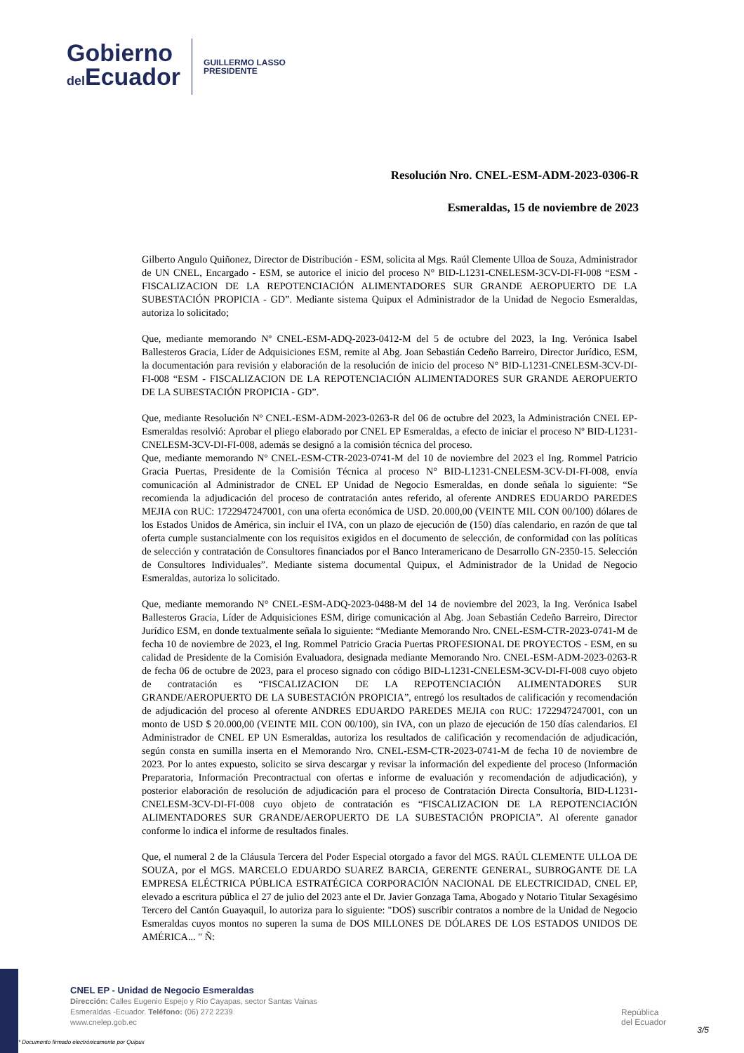Gobierno
del Ecuador
GUILLERMO LASSO
PRESIDENTE
Resolución Nro. CNEL-ESM-ADM-2023-0306-R
Esmeraldas, 15 de noviembre de 2023
Gilberto Angulo Quiñonez, Director de Distribución - ESM, solicita al Mgs. Raúl Clemente Ulloa de Souza, Administrador de UN CNEL, Encargado - ESM, se autorice el inicio del proceso N° BID-L1231-CNELESM-3CV-DI-FI-008 “ESM - FISCALIZACION DE LA REPOTENCIACIÓN ALIMENTADORES SUR GRANDE AEROPUERTO DE LA SUBESTACIÓN PROPICIA - GD”. Mediante sistema Quipux el Administrador de la Unidad de Negocio Esmeraldas, autoriza lo solicitado;
Que, mediante memorando Nº CNEL-ESM-ADQ-2023-0412-M del 5 de octubre del 2023, la Ing. Verónica Isabel Ballesteros Gracia, Líder de Adquisiciones ESM, remite al Abg. Joan Sebastián Cedeño Barreiro, Director Jurídico, ESM, la documentación para revisión y elaboración de la resolución de inicio del proceso N° BID-L1231-CNELESM-3CV-DI-FI-008 “ESM - FISCALIZACION DE LA REPOTENCIACIÓN ALIMENTADORES SUR GRANDE AEROPUERTO DE LA SUBESTACIÓN PROPICIA - GD”.
Que, mediante Resolución Nº CNEL-ESM-ADM-2023-0263-R del 06 de octubre del 2023, la Administración CNEL EP-Esmeraldas resolvió: Aprobar el pliego elaborado por CNEL EP Esmeraldas, a efecto de iniciar el proceso Nº BID-L1231-CNELESM-3CV-DI-FI-008, además se designó a la comisión técnica del proceso.
Que, mediante memorando Nº CNEL-ESM-CTR-2023-0741-M del 10 de noviembre del 2023 el Ing. Rommel Patricio Gracia Puertas, Presidente de la Comisión Técnica al proceso N° BID-L1231-CNELESM-3CV-DI-FI-008, envía comunicación al Administrador de CNEL EP Unidad de Negocio Esmeraldas, en donde señala lo siguiente: “Se recomienda la adjudicación del proceso de contratación antes referido, al oferente ANDRES EDUARDO PAREDES MEJIA con RUC: 1722947247001, con una oferta económica de USD. 20.000,00 (VEINTE MIL CON 00/100) dólares de los Estados Unidos de América, sin incluir el IVA, con un plazo de ejecución de (150) días calendario, en razón de que tal oferta cumple sustancialmente con los requisitos exigidos en el documento de selección, de conformidad con las políticas de selección y contratación de Consultores financiados por el Banco Interamericano de Desarrollo GN-2350-15. Selección de Consultores Individuales”. Mediante sistema documental Quipux, el Administrador de la Unidad de Negocio Esmeraldas, autoriza lo solicitado.
Que, mediante memorando N° CNEL-ESM-ADQ-2023-0488-M del 14 de noviembre del 2023, la Ing. Verónica Isabel Ballesteros Gracia, Líder de Adquisiciones ESM, dirige comunicación al Abg. Joan Sebastián Cedeño Barreiro, Director Jurídico ESM, en donde textualmente señala lo siguiente: “Mediante Memorando Nro. CNEL-ESM-CTR-2023-0741-M de fecha 10 de noviembre de 2023, el Ing. Rommel Patricio Gracia Puertas PROFESIONAL DE PROYECTOS - ESM, en su calidad de Presidente de la Comisión Evaluadora, designada mediante Memorando Nro. CNEL-ESM-ADM-2023-0263-R de fecha 06 de octubre de 2023, para el proceso signado con código BID-L1231-CNELESM-3CV-DI-FI-008 cuyo objeto de contratación es “FISCALIZACION DE LA REPOTENCIACIÓN ALIMENTADORES SUR GRANDE/AEROPUERTO DE LA SUBESTACIÓN PROPICIA”, entregó los resultados de calificación y recomendación de adjudicación del proceso al oferente ANDRES EDUARDO PAREDES MEJIA con RUC: 1722947247001, con un monto de USD $ 20.000,00 (VEINTE MIL CON 00/100), sin IVA, con un plazo de ejecución de 150 días calendarios. El Administrador de CNEL EP UN Esmeraldas, autoriza los resultados de calificación y recomendación de adjudicación, según consta en sumilla inserta en el Memorando Nro. CNEL-ESM-CTR-2023-0741-M de fecha 10 de noviembre de 2023. Por lo antes expuesto, solicito se sirva descargar y revisar la información del expediente del proceso (Información Preparatoria, Información Precontractual con ofertas e informe de evaluación y recomendación de adjudicación), y posterior elaboración de resolución de adjudicación para el proceso de Contratación Directa Consultoría, BID-L1231-CNELESM-3CV-DI-FI-008 cuyo objeto de contratación es “FISCALIZACION DE LA REPOTENCIACIÓN ALIMENTADORES SUR GRANDE/AEROPUERTO DE LA SUBESTACIÓN PROPICIA”. Al oferente ganador conforme lo indica el informe de resultados finales.
Que, el numeral 2 de la Cláusula Tercera del Poder Especial otorgado a favor del MGS. RAÚL CLEMENTE ULLOA DE SOUZA, por el MGS. MARCELO EDUARDO SUAREZ BARCIA, GERENTE GENERAL, SUBROGANTE DE LA EMPRESA ELÉCTRICA PÚBLICA ESTRATÉGICA CORPORACIÓN NACIONAL DE ELECTRICIDAD, CNEL EP, elevado a escritura pública el 27 de julio del 2023 ante el Dr. Javier Gonzaga Tama, Abogado y Notario Titular Sexagésimo Tercero del Cantón Guayaquil, lo autoriza para lo siguiente: "DOS) suscribir contratos a nombre de la Unidad de Negocio Esmeraldas cuyos montos no superen la suma de DOS MILLONES DE DÓLARES DE LOS ESTADOS UNIDOS DE AMÉRICA... " Ñ:
CNEL EP - Unidad de Negocio Esmeraldas
Dirección: Calles Eugenio Espejo y Río Cayapas, sector Santas Vainas
Esmeraldas -Ecuador. Teléfono: (06) 272 2239
www.cnelep.gob.ec
República
del Ecuador
3/5
* Documento firmado electrónicamente por Quipux